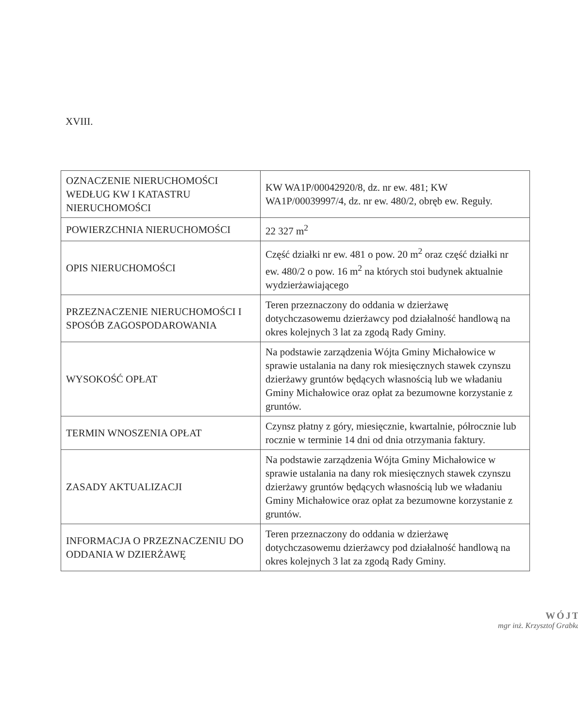XVIII.
| OZNACZENIE NIERUCHOMOŚCI WEDŁUG KW I KATASTRU NIERUCHOMOŚCI | KW WA1P/00042920/8, dz. nr ew. 481; KW WA1P/00039997/4, dz. nr ew. 480/2, obręb ew. Reguły. |
| POWIERZCHNIA NIERUCHOMOŚCI | 22 327 m<sup>2</sup> |
| OPIS NIERUCHOMOŚCI | Część działki nr ew. 481 o pow. 20 m<sup>2</sup> oraz część działki nr ew. 480/2 o pow. 16 m<sup>2</sup> na których stoi budynek aktualnie wydzierżawiającego |
| PRZEZNACZENIE NIERUCHOMOŚCI I SPOSÓB ZAGOSPODAROWANIA | Teren przeznaczony do oddania w dzierżawę dotychczasowemu dzierżawcy pod działalność handlową na okres kolejnych 3 lat za zgodą Rady Gminy. |
| WYSOKOŚĆ OPŁAT | Na podstawie zarządzenia Wójta Gminy Michałowice w sprawie ustalania na dany rok miesięcznych stawek czynszu dzierżawy gruntów będących własnością lub we władaniu Gminy Michałowice oraz opłat za bezumowne korzystanie z gruntów. |
| TERMIN WNOSZENIA OPŁAT | Czynsz płatny z góry, miesięcznie, kwartalnie, półrocznie lub rocznie w terminie 14 dni od dnia otrzymania faktury. |
| ZASADY AKTUALIZACJI | Na podstawie zarządzenia Wójta Gminy Michałowice w sprawie ustalania na dany rok miesięcznych stawek czynszu dzierżawy gruntów będących własnością lub we władaniu Gminy Michałowice oraz opłat za bezumowne korzystanie z gruntów. |
| INFORMACJA O PRZEZNACZENIU DO ODDANIA W DZIERŻAWĘ | Teren przeznaczony do oddania w dzierżawę dotychczasowemu dzierżawcy pod działalność handlową na okres kolejnych 3 lat za zgodą Rady Gminy. |
WÓJT
mgr inż. Krzysztof Grabka